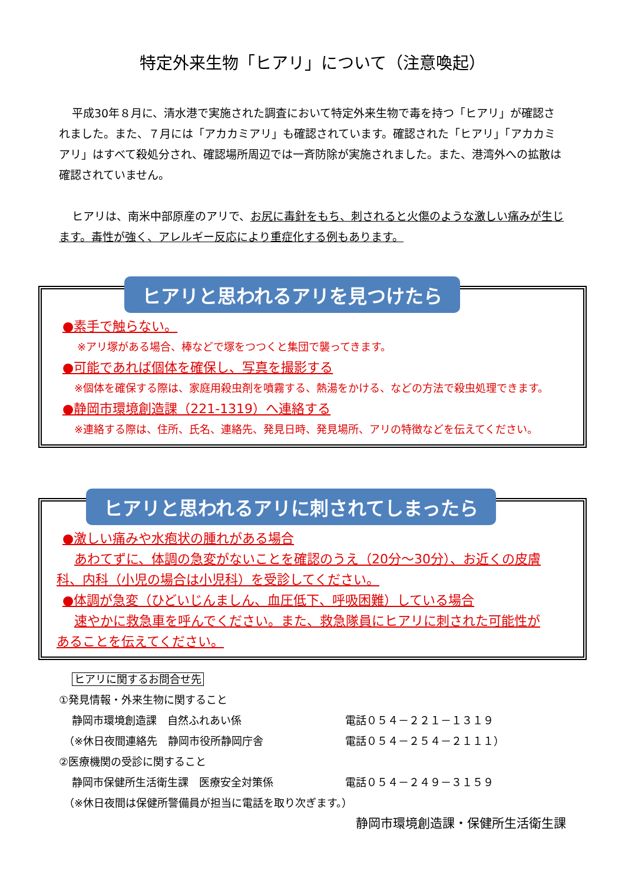特定外来生物「ヒアリ」について（注意喚起）
平成30年８月に、清水港で実施された調査において特定外来生物で毒を持つ「ヒアリ」が確認されました。また、７月には「アカカミアリ」も確認されています。確認された「ヒアリ」「アカカミアリ」はすべて殺処分され、確認場所周辺では一斉防除が実施されました。また、港湾外への拡散は確認されていません。
ヒアリは、南米中部原産のアリで、お尻に毒針をもち、刺されると火傷のような激しい痛みが生じます。毒性が強く、アレルギー反応により重症化する例もあります。
ヒアリと思われるアリを見つけたら
●素手で触らない。
※アリ塚がある場合、棒などで塚をつつくと集団で襲ってきます。
●可能であれば個体を確保し、写真を撮影する
※個体を確保する際は、家庭用殺虫剤を噴霧する、熱湯をかける、などの方法で殺虫処理できます。
●静岡市環境創造課（221-1319）へ連絡する
※連絡する際は、住所、氏名、連絡先、発見日時、発見場所、アリの特徴などを伝えてください。
ヒアリと思われるアリに刺されてしまったら
●激しい痛みや水疱状の腫れがある場合
あわてずに、体調の急変がないことを確認のうえ（20分～30分）、お近くの皮膚科、内科（小児の場合は小児科）を受診してください。
●体調が急変（ひどいじんましん、血圧低下、呼吸困難）している場合
速やかに救急車を呼んでください。また、救急隊員にヒアリに刺された可能性があることを伝えてください。
ヒアリに関するお問合せ先
①発見情報・外来生物に関すること
静岡市環境創造課　自然ふれあい係 電話０５４－２２１－１３１９
（※休日夜間連絡先　静岡市役所静岡庁舎 電話０５４－２５４－２１１１）
②医療機関の受診に関すること
静岡市保健所生活衛生課　医療安全対策係 電話０５４－２４９－３１５９
（※休日夜間は保健所警備員が担当に電話を取り次ぎます。）
静岡市環境創造課・保健所生活衛生課